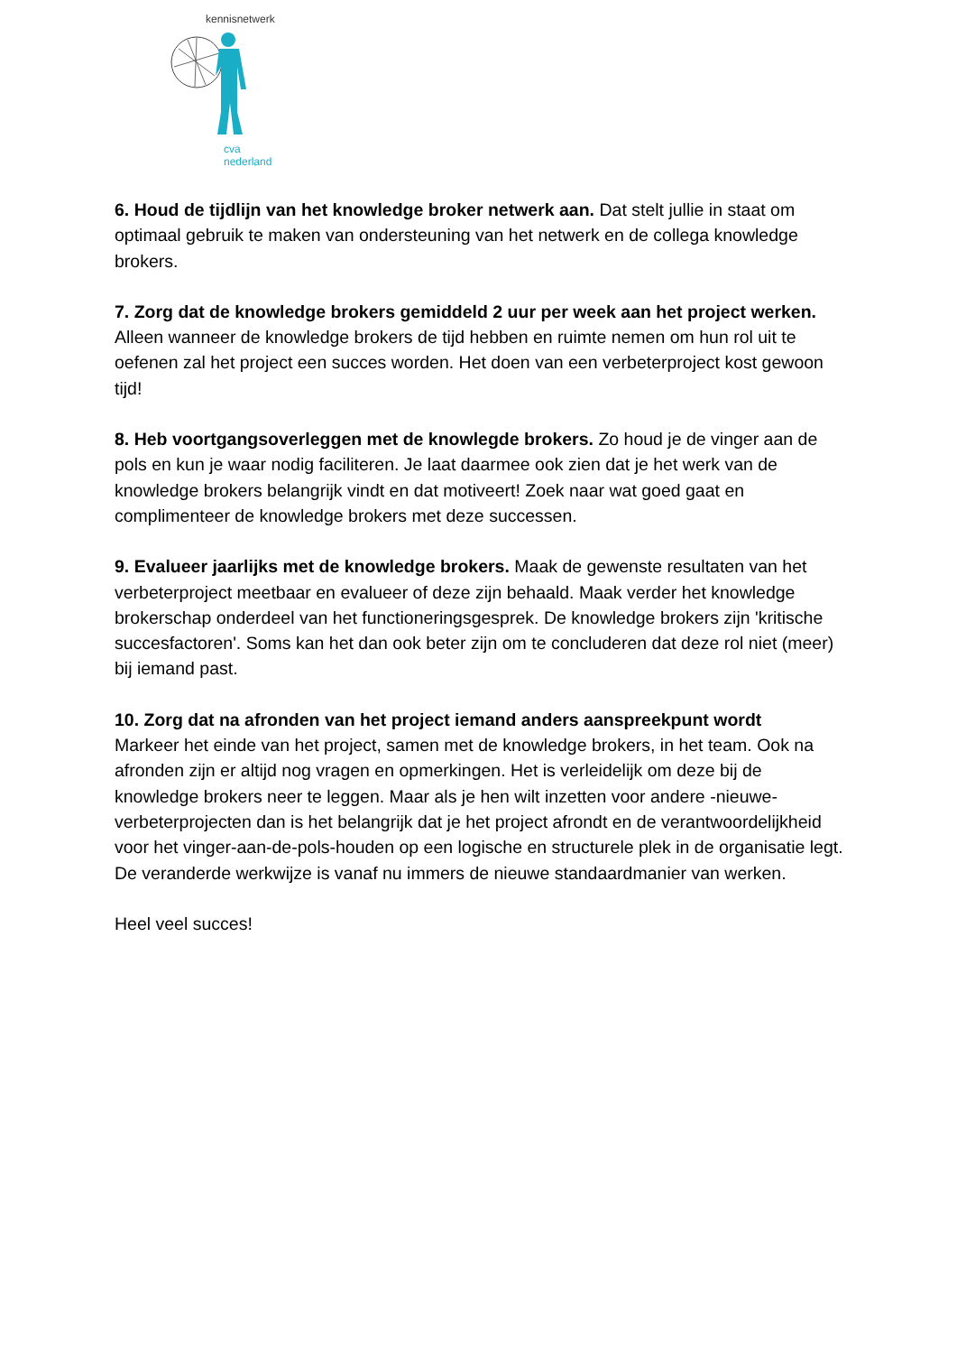kennisnetwerk
cva nederland
6. Houd de tijdlijn van het knowledge broker netwerk aan. Dat stelt jullie in staat om optimaal gebruik te maken van ondersteuning van het netwerk en de collega knowledge brokers.
7. Zorg dat de knowledge brokers gemiddeld 2 uur per week aan het project werken. Alleen wanneer de knowledge brokers de tijd hebben en ruimte nemen om hun rol uit te oefenen zal het project een succes worden. Het doen van een verbeterproject kost gewoon tijd!
8. Heb voortgangsoverleggen met de knowlegde brokers. Zo houd je de vinger aan de pols en kun je waar nodig faciliteren. Je laat daarmee ook zien dat je het werk van de knowledge brokers belangrijk vindt en dat motiveert! Zoek naar wat goed gaat en complimenteer de knowledge brokers met deze successen.
9. Evalueer jaarlijks met de knowledge brokers. Maak de gewenste resultaten van het verbeterproject meetbaar en evalueer of deze zijn behaald. Maak verder het knowledge brokerschap onderdeel van het functioneringsgesprek. De knowledge brokers zijn 'kritische succesfactoren'. Soms kan het dan ook beter zijn om te concluderen dat deze rol niet (meer) bij iemand past.
10. Zorg dat na afronden van het project iemand anders aanspreekpunt wordt
Markeer het einde van het project, samen met de knowledge brokers, in het team. Ook na afronden zijn er altijd nog vragen en opmerkingen. Het is verleidelijk om deze bij de knowledge brokers neer te leggen. Maar als je hen wilt inzetten voor andere -nieuwe- verbeterprojecten dan is het belangrijk dat je het project afrondt en de verantwoordelijkheid voor het vinger-aan-de-pols-houden op een logische en structurele plek in de organisatie legt. De veranderde werkwijze is vanaf nu immers de nieuwe standaardmanier van werken.
Heel veel succes!